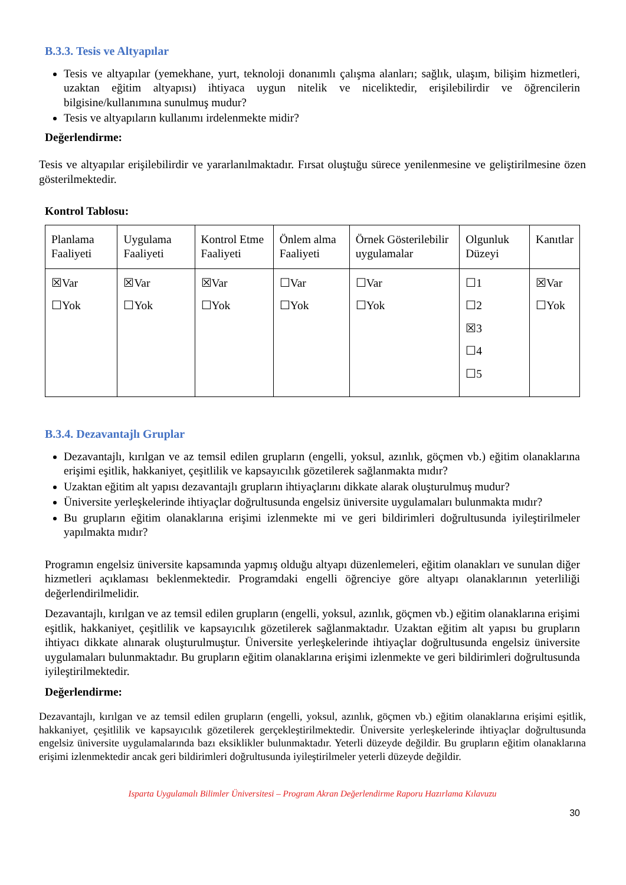B.3.3. Tesis ve Altyapılar
Tesis ve altyapılar (yemekhane, yurt, teknoloji donanımlı çalışma alanları; sağlık, ulaşım, bilişim hizmetleri, uzaktan eğitim altyapısı) ihtiyaca uygun nitelik ve niceliktedir, erişilebilirdir ve öğrencilerin bilgisine/kullanımına sunulmuş mudur?
Tesis ve altyapıların kullanımı irdelenmekte midir?
Değerlendirme:
Tesis ve altyapılar erişilebilirdir ve yararlanılmaktadır. Fırsat oluştuğu sürece yenilenmesine ve geliştirilmesine özen gösterilmektedir.
Kontrol Tablosu:
| Planlama Faaliyeti | Uygulama Faaliyeti | Kontrol Etme Faaliyeti | Önlem alma Faaliyeti | Örnek Gösterilebilir uygulamalar | Olgunluk Düzeyi | Kanıtlar |
| ☒Var ☐Yok | ☒Var ☐Yok | ☒Var ☐Yok | ☐Var ☐Yok | ☐Var ☐Yok | ☐1 ☐2 ☒3 ☐4 ☐5 | ☒Var ☐Yok |
B.3.4. Dezavantajlı Gruplar
Dezavantajlı, kırılgan ve az temsil edilen grupların (engelli, yoksul, azınlık, göçmen vb.) eğitim olanaklarına erişimi eşitlik, hakkaniyet, çeşitlilik ve kapsayıcılık gözetilerek sağlanmakta mıdır?
Uzaktan eğitim alt yapısı dezavantajlı grupların ihtiyaçlarını dikkate alarak oluşturulmuş mudur?
Üniversite yerleşkelerinde ihtiyaçlar doğrultusunda engelsiz üniversite uygulamaları bulunmakta mıdır?
Bu grupların eğitim olanaklarına erişimi izlenmekte mi ve geri bildirimleri doğrultusunda iyileştirilmeler yapılmakta mıdır?
Programın engelsiz üniversite kapsamında yapmış olduğu altyapı düzenlemeleri, eğitim olanakları ve sunulan diğer hizmetleri açıklaması beklenmektedir. Programdaki engelli öğrenciye göre altyapı olanaklarının yeterliliği değerlendirilmelidir.
Dezavantajlı, kırılgan ve az temsil edilen grupların (engelli, yoksul, azınlık, göçmen vb.) eğitim olanaklarına erişimi eşitlik, hakkaniyet, çeşitlilik ve kapsayıcılık gözetilerek sağlanmaktadır. Uzaktan eğitim alt yapısı bu grupların ihtiyacı dikkate alınarak oluşturulmuştur. Üniversite yerleşkelerinde ihtiyaçlar doğrultusunda engelsiz üniversite uygulamaları bulunmaktadır. Bu grupların eğitim olanaklarına erişimi izlenmekte ve geri bildirimleri doğrultusunda iyileştirilmektedir.
Değerlendirme:
Dezavantajlı, kırılgan ve az temsil edilen grupların (engelli, yoksul, azınlık, göçmen vb.) eğitim olanaklarına erişimi eşitlik, hakkaniyet, çeşitlilik ve kapsayıcılık gözetilerek gerçekleştirilmektedir. Üniversite yerleşkelerinde ihtiyaçlar doğrultusunda engelsiz üniversite uygulamalarında bazı eksiklikler bulunmaktadır. Yeterli düzeyde değildir. Bu grupların eğitim olanaklarına erişimi izlenmektedir ancak geri bildirimleri doğrultusunda iyileştirilmeler yeterli düzeyde değildir.
Isparta Uygulamalı Bilimler Üniversitesi – Program Akran Değerlendirme Raporu Hazırlama Kılavuzu
30